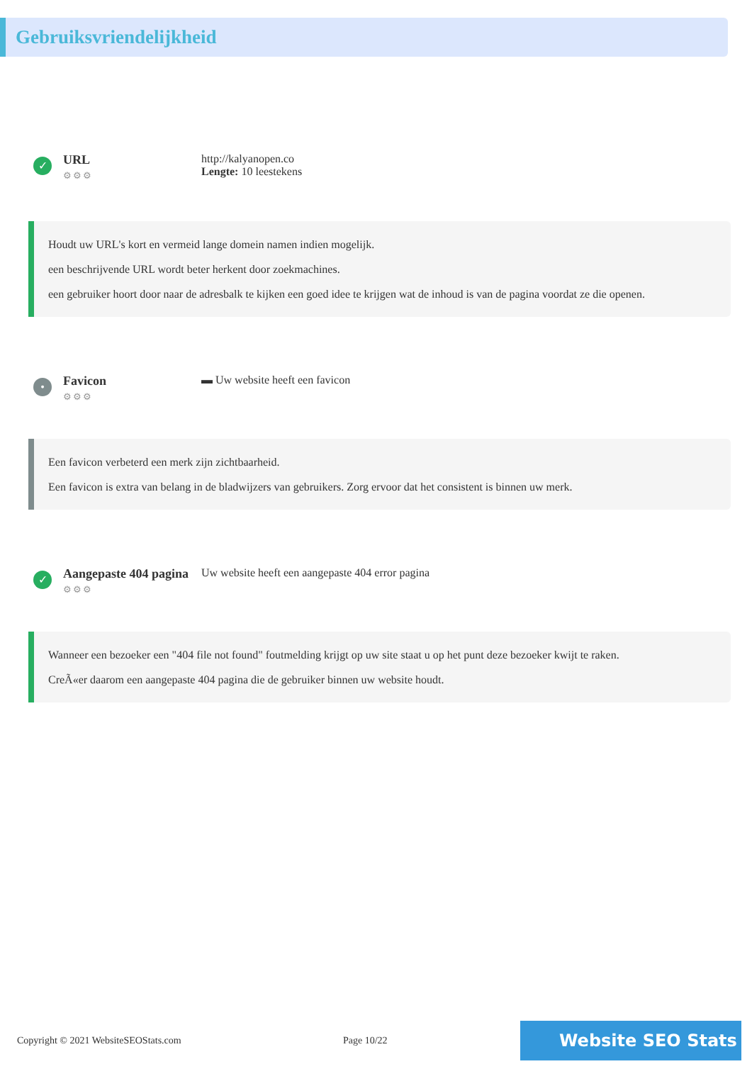Gebruiksvriendelijkheid
✓
URL
⚙⚙⚙
http://kalyanopen.co
Lengte: 10 leestekens
Houdt uw URL's kort en vermeid lange domein namen indien mogelijk.
een beschrijvende URL wordt beter herkent door zoekmachines.
een gebruiker hoort door naar de adresbalk te kijken een goed idee te krijgen wat de inhoud is van de pagina voordat ze die openen.
•
Favicon
⚙⚙⚙
▬ Uw website heeft een favicon
Een favicon verbeterd een merk zijn zichtbaarheid.
Een favicon is extra van belang in de bladwijzers van gebruikers. Zorg ervoor dat het consistent is binnen uw merk.
✓
Aangepaste 404 pagina
⚙⚙⚙
Uw website heeft een aangepaste 404 error pagina
Wanneer een bezoeker een "404 file not found" foutmelding krijgt op uw site staat u op het punt deze bezoeker kwijt te raken.
CreÃ«er daarom een aangepaste 404 pagina die de gebruiker binnen uw website houdt.
Copyright © 2021 WebsiteSEOStats.com Page 10/22
Website SEO Stats